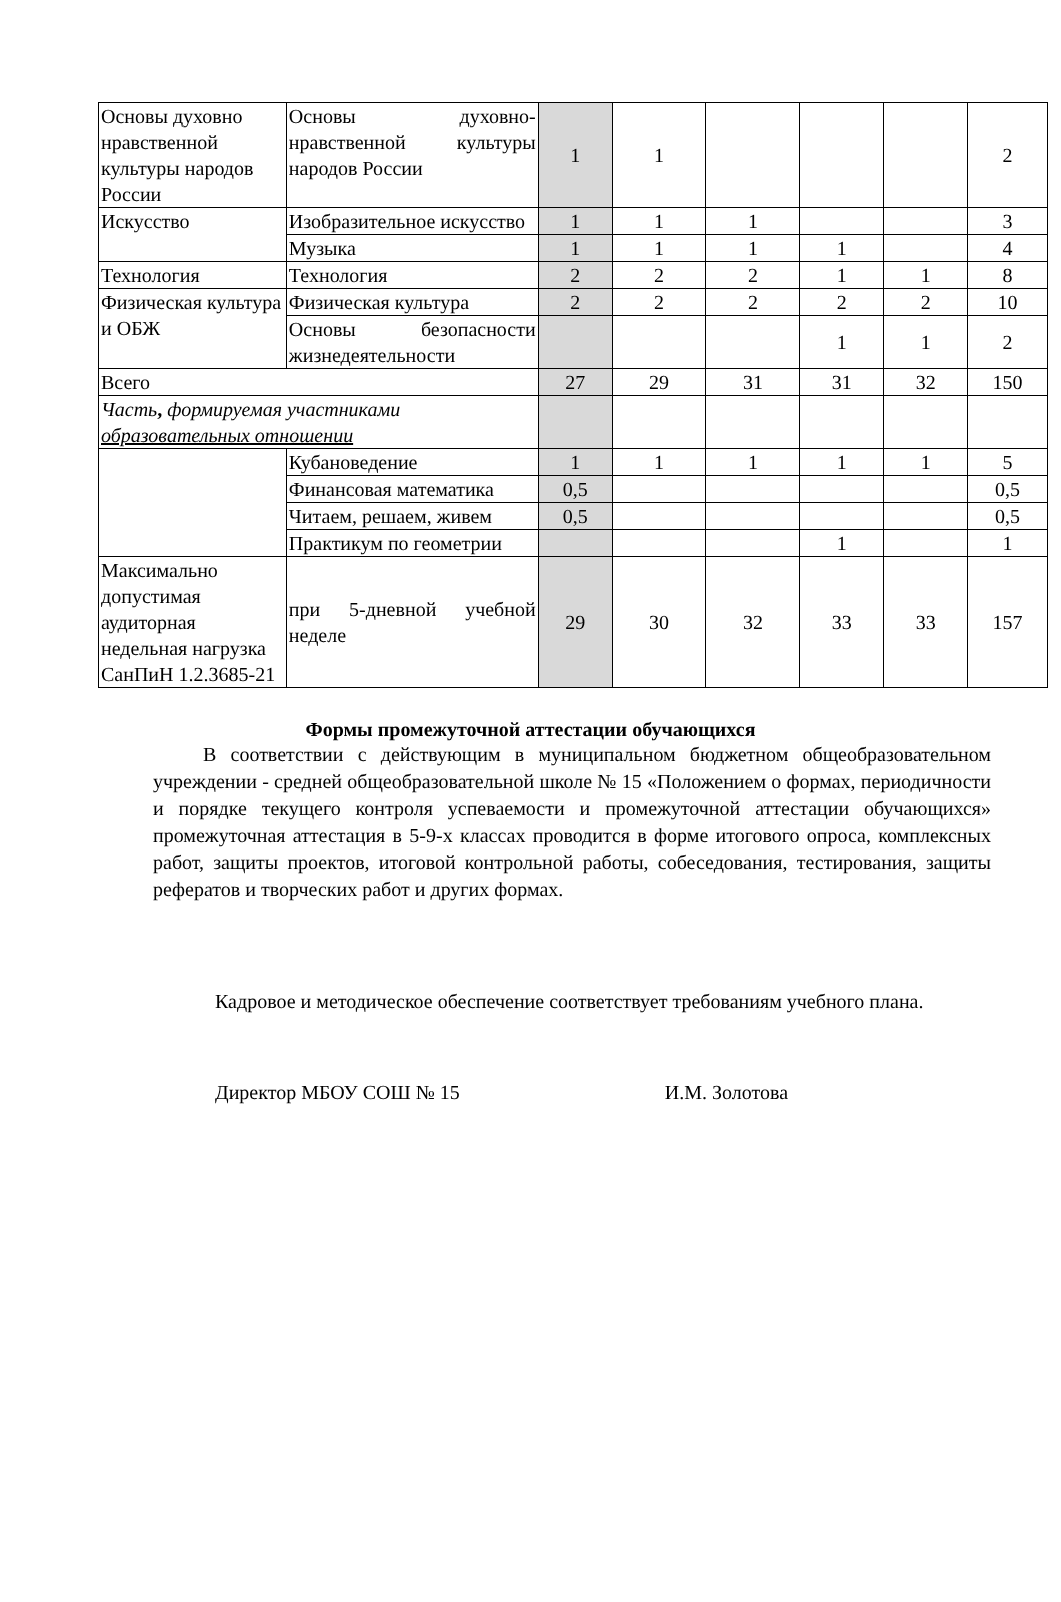| Основы духовно нравственной культуры народов России | Основы духовно-нравственной культуры народов России | 1 | 1 | | | | 2 |
| Искусство | Изобразительное искусство | 1 | 1 | 1 | | | 3 |
| | Музыка | 1 | 1 | 1 | 1 | | 4 |
| Технология | Технология | 2 | 2 | 2 | 1 | 1 | 8 |
| Физическая культура и ОБЖ | Физическая культура | 2 | 2 | 2 | 2 | 2 | 10 |
| | Основы безопасности жизнедеятельности | | | | 1 | 1 | 2 |
| Всего | | 27 | 29 | 31 | 31 | 32 | 150 |
| Часть , формируемая участниками образовательных отношении | | | | | | | |
| | Кубановедение | 1 | 1 | 1 | 1 | 1 | 5 |
| | Финансовая математика | 0,5 | | | | | 0,5 |
| | Читаем, решаем, живем | 0,5 | | | | | 0,5 |
| | Практикум по геометрии | | | | 1 | | 1 |
| Максимально допустимая аудиторная недельная нагрузка СанПиН 1.2.3685-21 | при 5-дневной учебной неделе | 29 | 30 | 32 | 33 | 33 | 157 |
Формы промежуточной аттестации обучающихся
В соответствии с действующим в муниципальном бюджетном общеобразовательном учреждении - средней общеобразовательной школе № 15 «Положением о формах, периодичности и порядке текущего контроля успеваемости и промежуточной аттестации обучающихся» промежуточная аттестация в 5-9-х классах проводится в форме итогового опроса, комплексных работ, защиты проектов, итоговой контрольной работы, собеседования, тестирования, защиты рефератов и творческих работ и других формах.
Кадровое и методическое обеспечение соответствует требованиям учебного плана.
Директор МБОУ СОШ № 15 И.М. Золотова